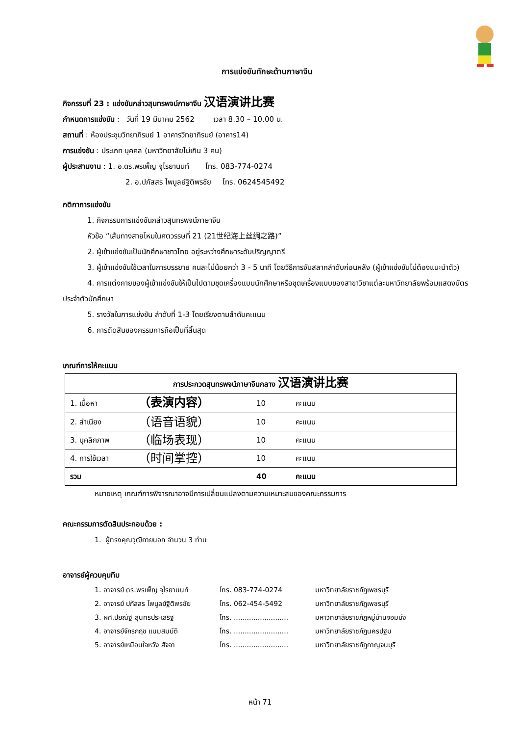การแข่งขันทักษะด้านภาษาจีน
กิจกรรมที่ 23 : แข่งขันกล่าวสุนทรพจน์ภาษาจีน 汉语演讲比赛
กำหนดการแข่งขัน : วันที่ 19 มีนาคม 2562 เวลา 8.30 – 10.00 น.
สถานที่ : ห้องประชุมวิทยาภิรมย์ 1 อาคารวิทยาภิรมย์ (อาคาร14)
การแข่งขัน : ประเภท บุคคล (มหาวิทยาลัยไม่เกิน 3 คน)
ผู้ประสานงาน : 1. อ.ดร.พรเพ็ญ จุไรยานนท์ โทร. 083-774-0274
2. อ.ปภัสสร ไพบูลย์ฐิติพรชัย โทร. 0624545492
กติกาการแข่งขัน
1. กิจกรรมการแข่งขันกล่าวสุนทรพจน์ภาษาจีน
หัวข้อ “เส้นทางสายไหมในศตวรรษที่ 21 (21世纪海上丝绸之路)”
2. ผู้เข้าแข่งขันเป็นนักศึกษาชาวไทย อยู่ระหว่างศึกษาระดับปริญญาตรี
3. ผู้เข้าแข่งขันใช้เวลาในการบรรยาย คนละไม่น้อยกว่า 3 - 5 นาที โดยวิธีการจับสลากลำดับก่อนหลัง (ผู้เข้าแข่งขันไม่ต้องแนะนำตัว)
4. การแต่งกายของผู้เข้าแข่งขันให้เป็นไปตามชุดเครื่องแบบนักศึกษาหรือชุดเครื่องแบบของสาขาวิชาแต่ละมหาวิทยาลัยพร้อมแสดงบัตรประจำตัวนักศึกษา
5. รางวัลในการแข่งขัน ลำดับที่ 1-3 โดยเรียงตามลำดับคะแนน
6. การตัดสินของกรรมการถือเป็นที่สิ้นสุด
เกณฑ์การให้คะแนน
| การประกวดสุนทรพจน์ภาษาจีนกลาง 汉语演讲比赛 | | | |
| 1. เนื้อหา | （表演内容） | 10 | คะแนน |
| 2. สำเนียง | （语音语貌） | 10 | คะแนน |
| 3. บุคลิกภาพ | （临场表现） | 10 | คะแนน |
| 4. การใช้เวลา | （时间掌控） | 10 | คะแนน |
| รวม | | 40 | คะแนน |
หมายเหตุ เกณฑ์การพิจารณาอาจมีการเปลี่ยนแปลงตามความเหมาะสมของคณะกรรมการ
คณะกรรมการตัดสินประกอบด้วย :
1. ผู้ทรงคุณวุฒิภายนอก จำนวน 3 ท่าน
อาจารย์ผู้ควบคุมทีม
1. อาจารย์ ดร.พรเพ็ญ จุไรยานนท์ โทร. 083-774-0274 มหาวิทยาลัยราชภัฏเพชรบุรี 2. อาจารย์ ปภัสสร ไพบูลย์ฐิติพรชัย โทร. 062-454-5492 มหาวิทยาลัยราชภัฏเพชรบุรี 3. ผศ.ปิยณัฐ สุนทรประเสริฐ โทร. ......................... มหาวิทยาลัยราชภัฏหมู่บ้านจอมบึง 4. อาจารย์จักรกฤช แนมสมบัติ โทร. ......................... มหาวิทยาลัยราชภัฏนครปฐม 5. อาจารย์เหมือนใจหวัง สัจจา โทร. ......................... มหาวิทยาลัยราชภัฏกาญจนบุรี
หน้า 71